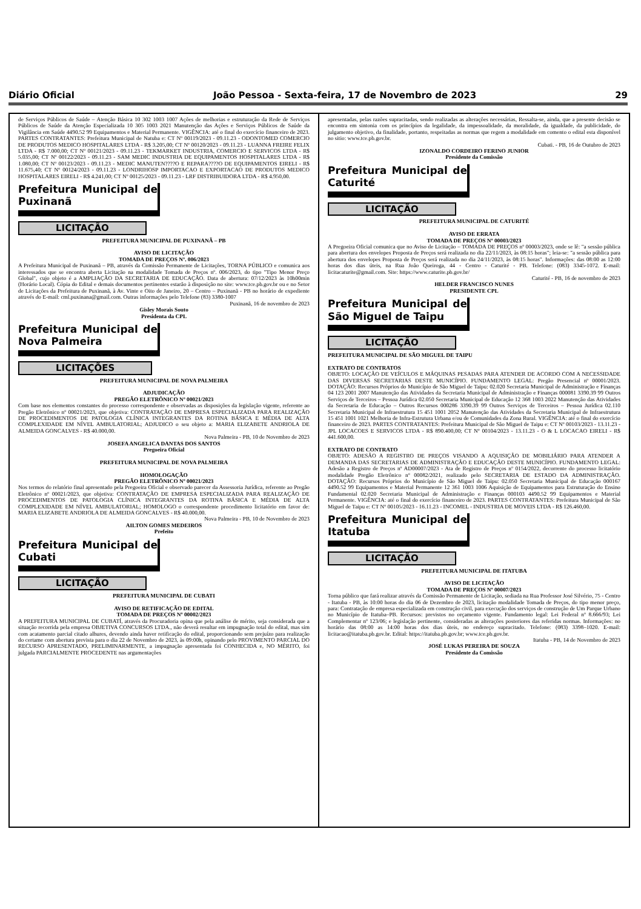Diário Oficial João Pessoa - Sexta-feira, 17 de Novembro de 2023 29
de Serviços Públicos de Saúde – Atenção Básica 10 302 1003 1007 Ações de melhorias e estruturação da Rede de Serviços Públicos de Saúde da Atenção Especializada 10 305 1003 2021 Manutenção das Ações e Serviços Públicos de Saúde da Vigilância em Saúde 4490.52 99 Equipamentos e Material Permanente. VIGÊNCIA: até o final do exercício financeiro de 2023. PARTES CONTRATANTES: Prefeitura Municipal de Natuba e: CT Nº 00119/2023 - 09.11.23 - ODONTOMED COMERCIO DE PRODUTOS MEDICO HOSPITALARES LTDA - R$ 3.205,00; CT Nº 00120/2023 - 09.11.23 - LUANNA FREIRE FELIX LTDA - R$ 7.000,00; CT Nº 00121/2023 - 09.11.23 - TEKMARKET INDUSTRIA, COMERCIO E SERVICOS LTDA - R$ 5.035,00; CT Nº 00122/2023 - 09.11.23 - SAM MEDIC INDUSTRIA DE EQUIPAMENTOS HOSPITALARES LTDA - R$ 1.080,00; CT Nº 00123/2023 - 09.11.23 - MEDIC MANUTEN????O E REPARA????O DE EQUIPAMENTOS EIRELI - R$ 11.675,40; CT Nº 00124/2023 - 09.11.23 - LONDRIHOSP IMPORTACAO E EXPORTACAO DE PRODUTOS MEDICO HOSPITALARES EIRELI - R$ 4.241,00; CT Nº 00125/2023 - 09.11.23 - LRF DISTRIBUIDORA LTDA - R$ 4.950,00.
Prefeitura Municipal de Puxinanã
LICITAÇÃO
PREFEITURA MUNICIPAL DE PUXINANÃ – PB
AVISO DE LICITAÇÃO
TOMADA DE PREÇOS Nº. 006/2023
A Prefeitura Municipal de Puxinanã – PB, através da Comissão Permanente de Licitações, TORNA PÚBLICO e comunica aos interessados que se encontra aberta Licitação na modalidade Tomada de Preços nº. 006/2023, do tipo "Tipo Menor Preço Global", cujo objeto é a AMPLIAÇÃO DA SECRETARIA DE EDUCAÇÃO. Data de abertura: 07/12/2023 às 10h00min (Horário Local). Cópia do Edital e demais documentos pertinentes estarão à disposição no site: www.tce.pb.gov.br ou e no Setor de Licitações da Prefeitura de Puxinanã, à Av. Vinte e Oito de Janeiro, 20 – Centro – Puxinanã - PB no horário de expediente através do E-mail: cml.puxinana@gmail.com. Outras informações pelo Telefone (83) 3380-1007
Puxinanã, 16 de novembro de 2023
Gisley Morais Souto
Presidenta da CPL
Prefeitura Municipal de Nova Palmeira
LICITAÇÕES
PREFEITURA MUNICIPAL DE NOVA PALMEIRA
ADJUDICAÇÃO
PREGÃO ELETRÔNICO Nº 00021/2023
Com base nos elementos constantes do processo correspondente e observadas as disposições da legislação vigente, referente ao Pregão Eletrônico nº 00021/2023, que objetiva: CONTRATAÇÃO DE EMPRESA ESPECIALIZADA PARA REALIZAÇÃO DE PROCEDIMENTOS DE PATOLOGIA CLÍNICA INTEGRANTES DA ROTINA BÁSICA E MÉDIA DE ALTA COMPLEXIDADE EM NÍVEL AMBULATORIAL; ADJUDICO o seu objeto a: MARIA ELIZABETE ANDRIOLA DE ALMEIDA GONCALVES - R$ 40.000,00.
Nova Palmeira - PB, 10 de Novembro de 2023
JOSEFA ANGELICA DANTAS DOS SANTOS
Pregoeira Oficial
PREFEITURA MUNICIPAL DE NOVA PALMEIRA
HOMOLOGAÇÃO
PREGÃO ELETRÔNICO Nº 00021/2023
Nos termos do relatório final apresentado pela Pregoeira Oficial e observado parecer da Assessoria Jurídica, referente ao Pregão Eletrônico nº 00021/2023, que objetiva: CONTRATAÇÃO DE EMPRESA ESPECIALIZADA PARA REALIZAÇÃO DE PROCEDIMENTOS DE PATOLOGIA CLÍNICA INTEGRANTES DA ROTINA BÁSICA E MÉDIA DE ALTA COMPLEXIDADE EM NÍVEL AMBULATORIAL; HOMOLOGO o correspondente procedimento licitatório em favor de: MARIA ELIZABETE ANDRIOLA DE ALMEIDA GONCALVES - R$ 40.000,00.
Nova Palmeira - PB, 10 de Novembro de 2023
AILTON GOMES MEDEIROS
Prefeito
Prefeitura Municipal de Cubati
LICITAÇÃO
PREFEITURA MUNICIPAL DE CUBATI
AVISO DE RETIFICAÇÃO DE EDITAL
TOMADA DE PREÇOS Nº 00002/2023
A PREFEITURA MUNICIPAL DE CUBATÍ, através da Procuradoria opina que pela análise de mérito, seja considerada que a situação recorrida pela empresa OBJETIVA CONCURSOS LTDA., não deverá resultar em impugnação total do edital, mas sim com acatamento parcial citado alhures, devendo ainda haver retificação do edital, proporcionando sem prejuízo para realização do certame com abertura prevista para o dia 22 de Novembro de 2023, às 09:00h, opinando pelo PROVIMENTO PARCIAL DO RECURSO APRESENTADO, PRELIMINARMENTE, a impugnação apresentada foi CONHECIDA e, NO MÉRITO, foi julgada PARCIALMENTE PROCEDENTE nas argumentações
apresentadas, pelas razões supracitadas, sendo realizadas as alterações necessárias, Ressalta-se, ainda, que a presente decisão se encontra em sintonia com os princípios da legalidade, da impessoalidade, da moralidade, da igualdade, da publicidade, do julgamento objetivo, da finalidade, portanto, respeitadas as normas que regem a modalidade em comento o edital esta disponível no sitio: www.tce.pb.gov.br.
Cubati. - PB, 16 de Outubro de 2023
IZONALDO CORDEIRO FERINO JUNIOR
Presidente da Comissão
Prefeitura Municipal de Caturité
LICITAÇÃO
PREFEITURA MUNICIPAL DE CATURITÉ
AVISO DE ERRATA
TOMADA DE PREÇOS Nº 00003/2023
A Pregoeira Oficial comunica que no Aviso de Licitação – TOMADA DE PREÇOS nº 00003/2023, onde se lê: "a sessão pública para abertura dos envelopes Proposta de Preços será realizada no dia 22/11/2023, às 08:15 horas"; leia-se: "a sessão pública para abertura dos envelopes Proposta de Preços será realizada no dia 24/11/2023, às 08:15 horas". Informações: das 08:00 as 12:00 horas dos dias úteis, na Rua João Queiroga, 44 - Centro - Caturité - PB. Telefone: (083) 3345-1072. E-mail: licitacaturite@gmail.com. Site: https://www.caturite.pb.gov.br/
Caturité - PB, 16 de novembro de 2023
HELDER FRANCISCO NUNES
PRESIDENTE CPL
Prefeitura Municipal de São Miguel de Taipu
LICITAÇÃO
PREFEITURA MUNICIPAL DE SÃO MIGUEL DE TAIPU
EXTRATO DE CONTRATOS
OBJETO: LOCAÇÃO DE VEÍCULOS E MÁQUINAS PESADAS PARA ATENDER DE ACORDO COM A NECESSIDADE DAS DIVERSAS SECRETARIAS DESTE MUNICÍPIO. FUNDAMENTO LEGAL: Pregão Presencial nº 00001/2023. DOTAÇÃO: Recursos Próprios do Município de São Miguel de Taipu: 02.020 Secretaria Municipal de Administração e Finanças 04 123 2001 2007 Manutenção das Atividades da Secretaria Municipal de Administração e Finanças 000081 3390.39 99 Outros Serviços de Terceiros – Pessoa Jurídica 02.050 Secretaria Municipal de Educação 12 368 1003 2022 Manutenção das Atividades da Secretaria de Educação – Outros Recursos 000286 3390.39 99 Outros Serviços de Terceiros – Pessoa Jurídica 02.110 Secretaria Municipal de Infraestrutura 15 451 1001 2052 Manutenção das Atividades da Secretaria Municipal de Infraestrutura 15 451 1001 1021 Melhoria de Infra-Estrutura Urbana e/ou de Comunidades da Zona Rural. VIGÊNCIA: até o final do exercício financeiro de 2023. PARTES CONTRATANTES: Prefeitura Municipal de São Miguel de Taipu e: CT Nº 00103/2023 - 13.11.23 - JPL LOCACOES E SERVICOS LTDA - R$ 890.400,00; CT Nº 00104/2023 - 13.11.23 - O & L LOCACAO EIRELI - R$ 441.600,00.
EXTRATO DE CONTRATO
OBJETO: ADESÃO A REGISTRO DE PREÇOS VISANDO A AQUISIÇÃO DE MOBILIÁRIO PARA ATENDER A DEMANDA DAS SECRETARIAS DE ADMINISTRAÇÃO E EDUCAÇÃO DESTE MUNICÍPIO. FUNDAMENTO LEGAL: Adesão a Registro de Preços nº AD00007/2023 - Ata de Registro de Preços nº 0154/2022, decorrente do processo licitatório modalidade Pregão Eletrônico nº 00082/2021, realizado pelo SECRETARIA DE ESTADO DA ADMINISTRAÇÃO. DOTAÇÃO: Recursos Próprios do Município de São Miguel de Taipu: 02.050 Secretaria Municipal de Educação 000167 4490.52 99 Equipamentos e Material Permanente 12 361 1003 1006 Aquisição de Equipamentos para Estruturação do Ensino Fundamental 02.020 Secretaria Municipal de Administração e Finanças 000103 4490.52 99 Equipamentos e Material Permanente. VIGÊNCIA: até o final do exercício financeiro de 2023. PARTES CONTRATANTES: Prefeitura Municipal de São Miguel de Taipu e: CT Nº 00105/2023 - 16.11.23 - INCOMEL - INDUSTRIA DE MOVEIS LTDA - R$ 126.460,00.
Prefeitura Municipal de Itatuba
LICITAÇÃO
PREFEITURA MUNICIPAL DE ITATUBA
AVISO DE LICITAÇÃO
TOMADA DE PREÇOS Nº 00007/2023
Torna público que fará realizar através da Comissão Permanente de Licitação, sediada na Rua Professor José Silvério, 75 - Centro - Itatuba - PB, às 10:00 horas do dia 06 de Dezembro de 2023, licitação modalidade Tomada de Preços, do tipo menor preço, para: Contratação de empresa especializada em construção civil, para execução dos serviços de construção de Um Parque Urbano no Município de Itatuba–PB. Recursos: previstos no orçamento vigente. Fundamento legal: Lei Federal nº 8.666/93; Lei Complementar nº 123/06; e legislação pertinente, consideradas as alterações posteriores das referidas normas. Informações: no horário das 08:00 as 14:00 horas dos dias úteis, no endereço supracitado. Telefone: (083) 3398–1020. E-mail: licitacao@itatuba.pb.gov.br. Edital: https://itatuba.pb.gov.br; www.tce.pb.gov.br.
Itatuba - PB, 14 de Novembro de 2023
JOSÉ LUKAS PEREIRA DE SOUZA
Presidente da Comissão